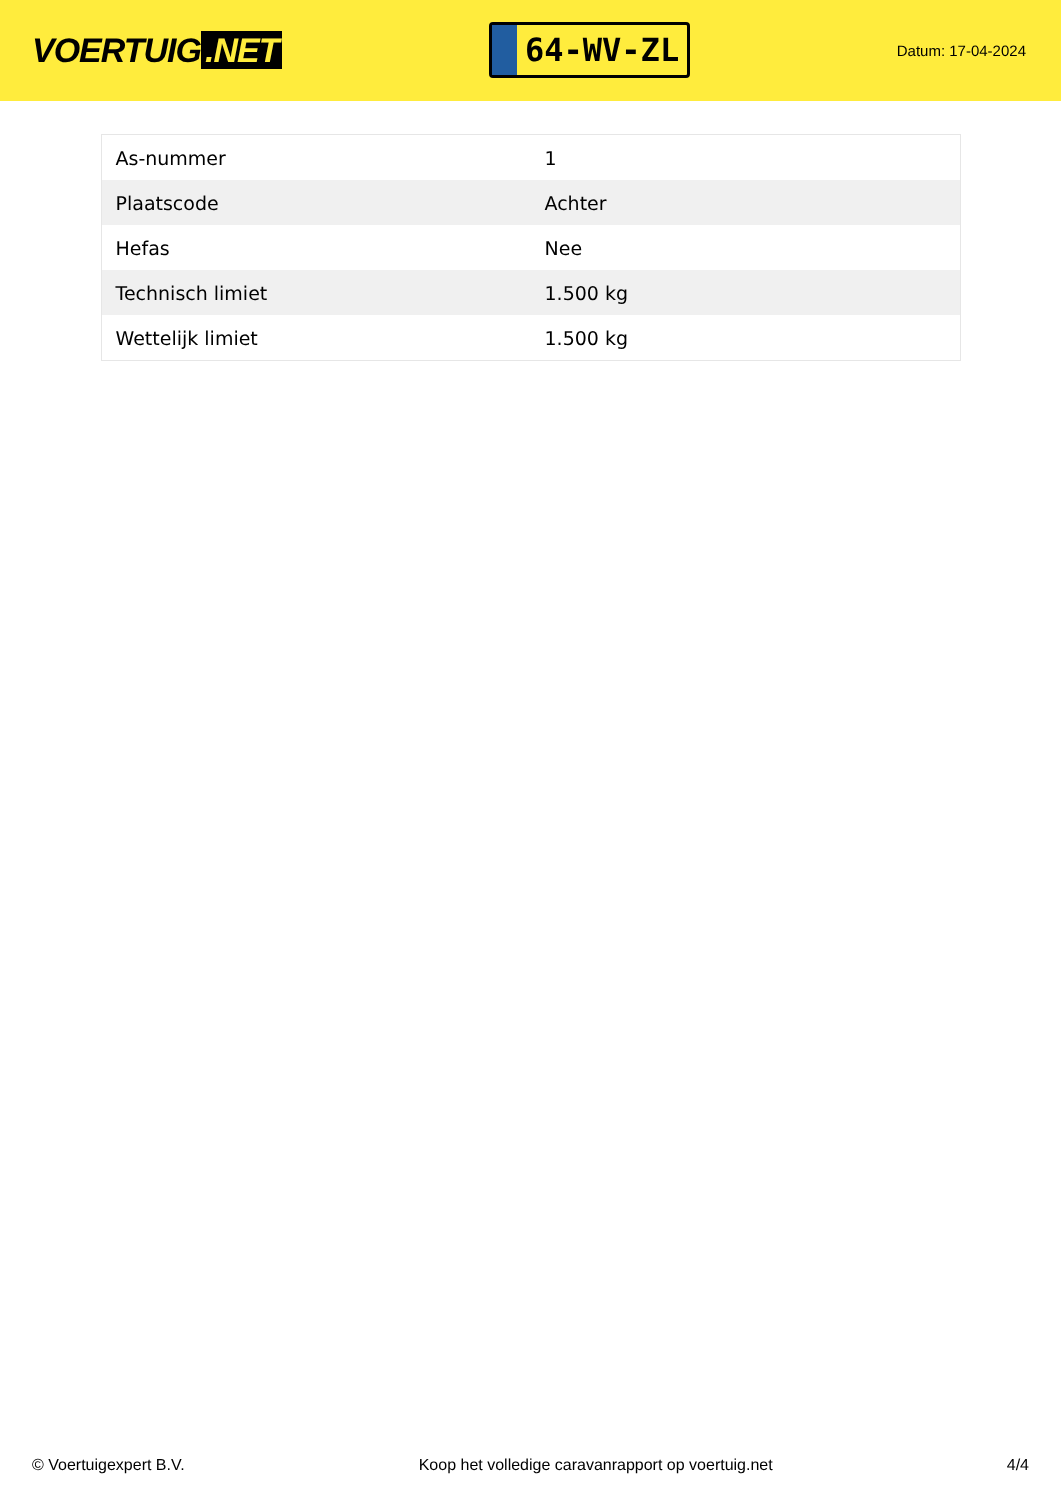VOERTUIG.NET
64-WV-ZL
Datum: 17-04-2024
| As-nummer | 1 |
| Plaatscode | Achter |
| Hefas | Nee |
| Technisch limiet | 1.500 kg |
| Wettelijk limiet | 1.500 kg |
© Voertuigexpert B.V. Koop het volledige caravanrapport op voertuig.net 4/4